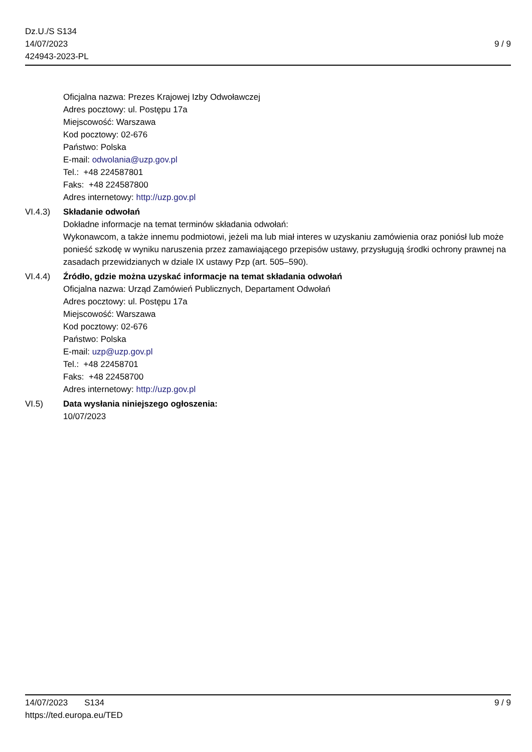Dz.U./S S134
14/07/2023
424943-2023-PL
9 / 9
Oficjalna nazwa: Prezes Krajowej Izby Odwoławczej
Adres pocztowy: ul. Postępu 17a
Miejscowość: Warszawa
Kod pocztowy: 02-676
Państwo: Polska
E-mail: odwolania@uzp.gov.pl
Tel.: +48 224587801
Faks: +48 224587800
Adres internetowy: http://uzp.gov.pl
VI.4.3) Składanie odwołań
Dokładne informacje na temat terminów składania odwołań:
Wykonawcom, a także innemu podmiotowi, jeżeli ma lub miał interes w uzyskaniu zamówienia oraz poniósł lub może ponieść szkodę w wyniku naruszenia przez zamawiającego przepisów ustawy, przysługują środki ochrony prawnej na zasadach przewidzianych w dziale IX ustawy Pzp (art. 505–590).
VI.4.4) Źródło, gdzie można uzyskać informacje na temat składania odwołań
Oficjalna nazwa: Urząd Zamówień Publicznych, Departament Odwołań
Adres pocztowy: ul. Postępu 17a
Miejscowość: Warszawa
Kod pocztowy: 02-676
Państwo: Polska
E-mail: uzp@uzp.gov.pl
Tel.: +48 22458701
Faks: +48 22458700
Adres internetowy: http://uzp.gov.pl
VI.5) Data wysłania niniejszego ogłoszenia:
10/07/2023
14/07/2023 S134 9 / 9
https://ted.europa.eu/TED